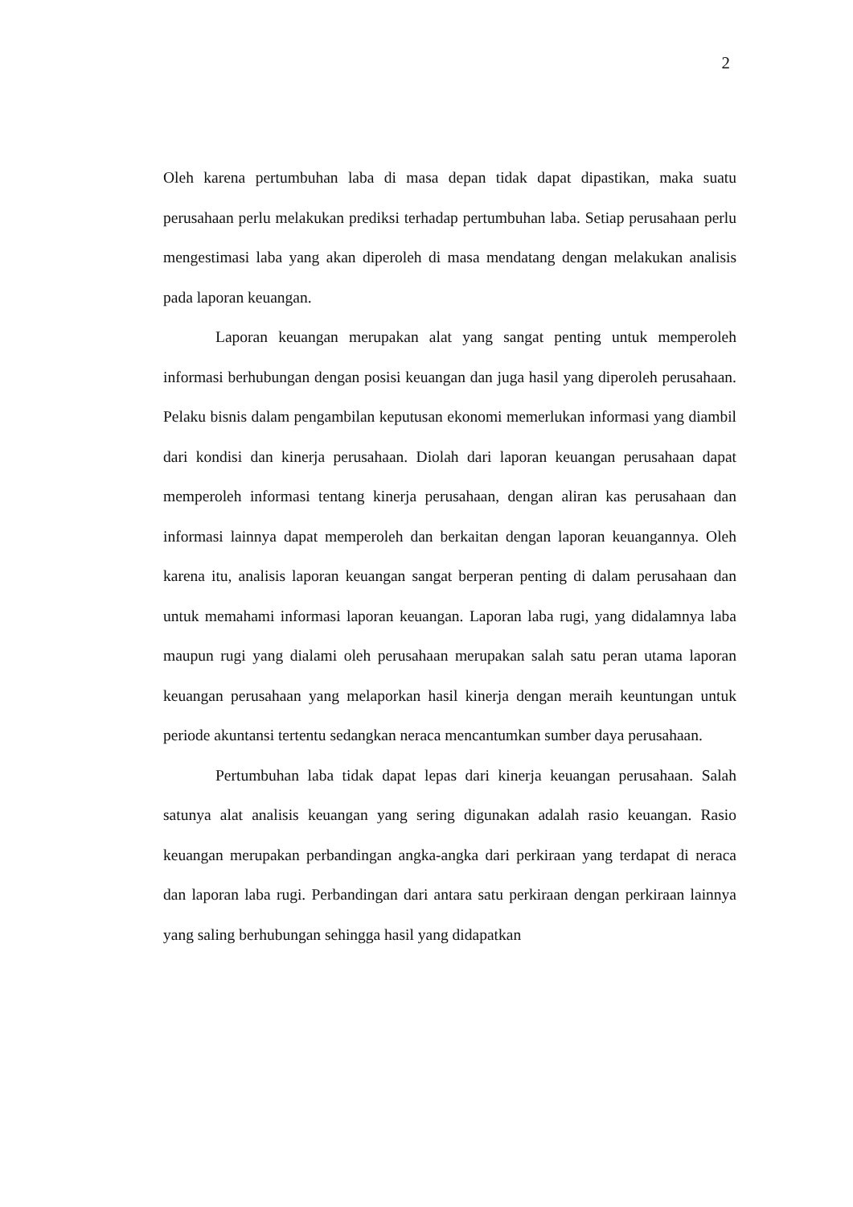2
Oleh karena pertumbuhan laba di masa depan tidak dapat dipastikan, maka suatu perusahaan perlu melakukan prediksi terhadap pertumbuhan laba. Setiap perusahaan perlu mengestimasi laba yang akan diperoleh di masa mendatang dengan melakukan analisis pada laporan keuangan.
Laporan keuangan merupakan alat yang sangat penting untuk memperoleh informasi berhubungan dengan posisi keuangan dan juga hasil yang diperoleh perusahaan. Pelaku bisnis dalam pengambilan keputusan ekonomi memerlukan informasi yang diambil dari kondisi dan kinerja perusahaan. Diolah dari laporan keuangan perusahaan dapat memperoleh informasi tentang kinerja perusahaan, dengan aliran kas perusahaan dan informasi lainnya dapat memperoleh dan berkaitan dengan laporan keuangannya. Oleh karena itu, analisis laporan keuangan sangat berperan penting di dalam perusahaan dan untuk memahami informasi laporan keuangan. Laporan laba rugi, yang didalamnya laba maupun rugi yang dialami oleh perusahaan merupakan salah satu peran utama laporan keuangan perusahaan yang melaporkan hasil kinerja dengan meraih keuntungan untuk periode akuntansi tertentu sedangkan neraca mencantumkan sumber daya perusahaan.
Pertumbuhan laba tidak dapat lepas dari kinerja keuangan perusahaan. Salah satunya alat analisis keuangan yang sering digunakan adalah rasio keuangan. Rasio keuangan merupakan perbandingan angka-angka dari perkiraan yang terdapat di neraca dan laporan laba rugi. Perbandingan dari antara satu perkiraan dengan perkiraan lainnya yang saling berhubungan sehingga hasil yang didapatkan